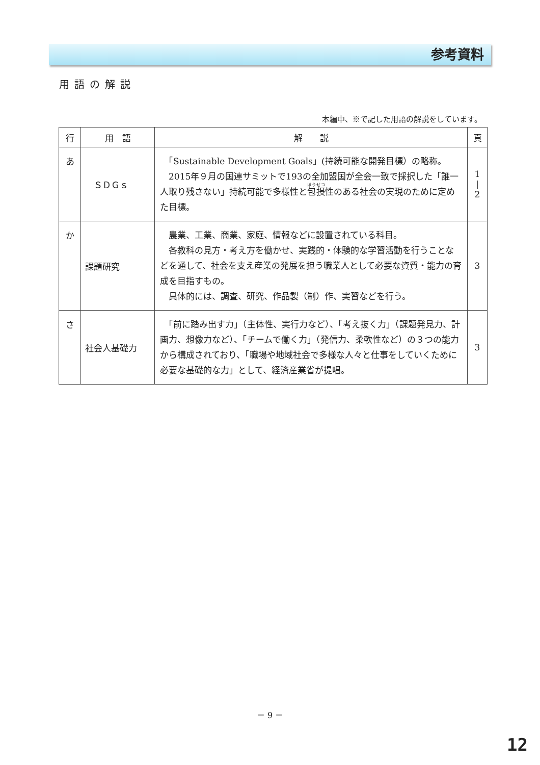参考資料
用語の解説
本編中、※で記した用語の解説をしています。
| 行 | 用 語 | 解 説 | 頁 |
| --- | --- | --- | --- |
| あ | ＳＤＧｓ | 「Sustainable Development Goals」(持続可能な開発目標）の略称。 2015年９月の国連サミットで193の全加盟国が全会一致で採択した「誰一人取り残さない」持続可能で多様性と 包摂 性のある社会の実現のために定めた目標。 | 1 / 2 |
| か | 課題研究 | 農業、工業、商業、家庭、情報などに設置されている科目。 各教科の見方・考え方を働かせ、実践的・体験的な学習活動を行うことなどを通して、社会を支え産業の発展を担う職業人として必要な資質・能力の育成を目指すもの。 具体的には、調査、研究、作品製（制）作、実習などを行う。 | 3 |
| さ | 社会人基礎力 | 「前に踏み出す力」（主体性、実行力など）、「考え抜く力」（課題発見力、計画力、想像力など）、「チームで働く力」（発信力、柔軟性など）の３つの能力から構成されており、「職場や地域社会で多様な人々と仕事をしていくために必要な基礎的な力」として、経済産業省が提唱。 | 3 |
－ 9 －
12